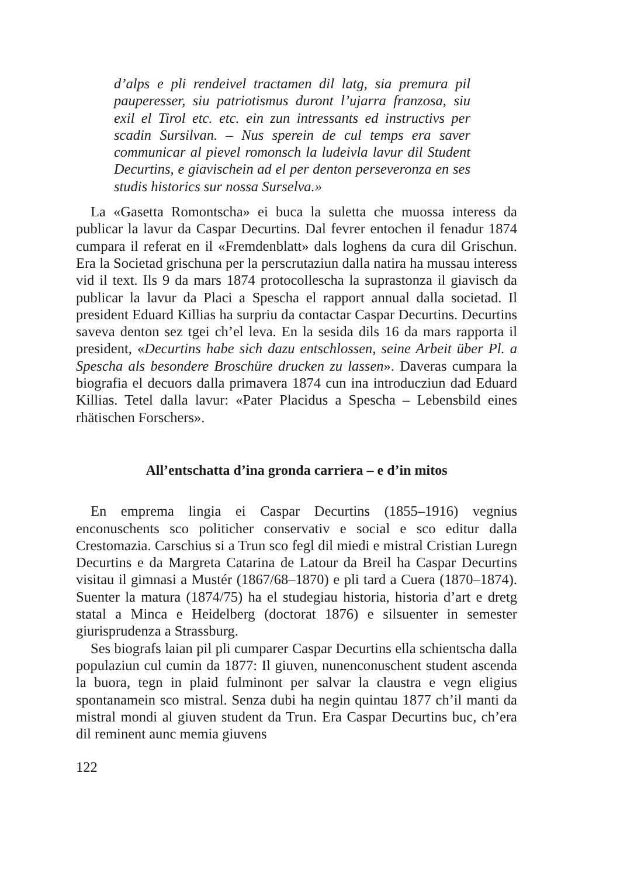d’alps e pli rendeivel tractamen dil latg, sia premura pil pauperesser, siu patriotismus duront l’ujarra franzosa, siu exil el Tirol etc. etc. ein zun intressants ed instructivs per scadin Sursilvan. – Nus sperein de cul temps era saver communicar al pievel romonsch la ludeivla lavur dil Student Decurtins, e giavischein ad el per denton perseveronza en ses studis historics sur nossa Surselva.»
La «Gasetta Romontscha» ei buca la suletta che muossa interess da publicar la lavur da Caspar Decurtins. Dal fevrer entochen il fenadur 1874 cumpara il referat en il «Fremdenblatt» dals loghens da cura dil Grischun. Era la Societad grischuna per la perscrutaziun dalla natira ha mussau interess vid il text. Ils 9 da mars 1874 protocollescha la suprastonza il giavisch da publicar la lavur da Placi a Spescha el rapport annual dalla societad. Il president Eduard Killias ha surpriu da contactar Caspar Decurtins. Decurtins saveva denton sez tgei ch’el leva. En la sesida dils 16 da mars rapporta il president, «Decurtins habe sich dazu entschlossen, seine Arbeit über Pl. a Spescha als besondere Broschüre drucken zu lassen». Daveras cumpara la biografia el decuors dalla primavera 1874 cun ina introducziun dad Eduard Killias. Tetel dalla lavur: «Pater Placidus a Spescha – Lebensbild eines rhätischen Forschers».
All’entschatta d’ina gronda carriera – e d’in mitos
En emprema lingia ei Caspar Decurtins (1855–1916) vegnius enconuschents sco politicher conservativ e social e sco editur dalla Crestomazia. Carschius si a Trun sco fegl dil miedi e mistral Cristian Luregn Decurtins e da Margreta Catarina de Latour da Breil ha Caspar Decurtins visitau il gimnasi a Mustér (1867/68–1870) e pli tard a Cuera (1870–1874). Suenter la matura (1874/75) ha el studegiau historia, historia d’art e dretg statal a Minca e Heidelberg (doctorat 1876) e silsuenter in semester giurisprudenza a Strassburg.
Ses biografs laian pil pli cumparer Caspar Decurtins ella schientscha dalla populaziun cul cumin da 1877: Il giuven, nunenconuschent student ascenda la buora, tegn in plaid fulminont per salvar la claustra e vegn eligius spontanamein sco mistral. Senza dubi ha negin quintau 1877 ch’il manti da mistral mondi al giuven student da Trun. Era Caspar Decurtins buc, ch’era dil reminent aunc memia giuvens
122